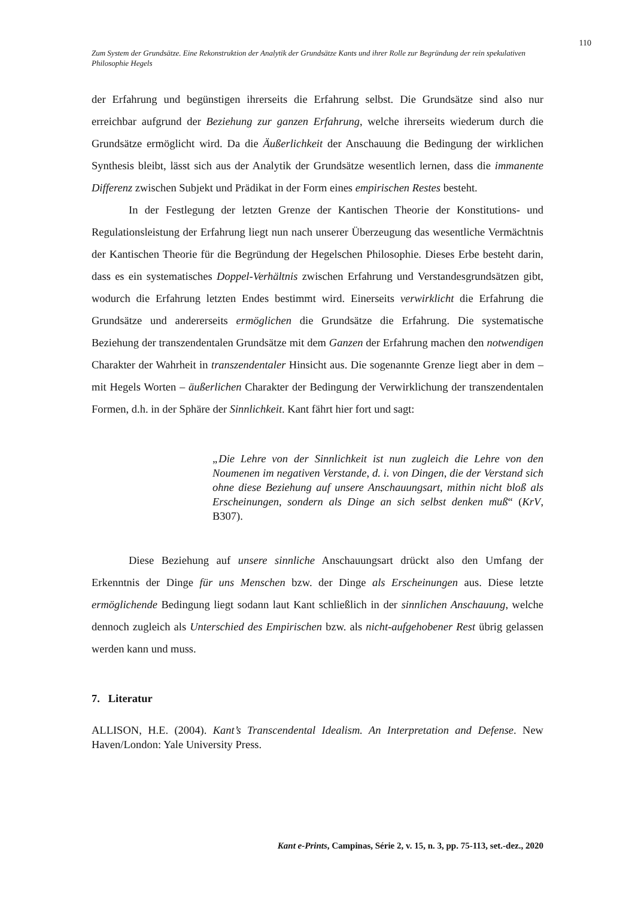110
Zum System der Grundsätze. Eine Rekonstruktion der Analytik der Grundsätze Kants und ihrer Rolle zur Begründung der rein spekulativen Philosophie Hegels
der Erfahrung und begünstigen ihrerseits die Erfahrung selbst. Die Grundsätze sind also nur erreichbar aufgrund der Beziehung zur ganzen Erfahrung, welche ihrerseits wiederum durch die Grundsätze ermöglicht wird. Da die Äußerlichkeit der Anschauung die Bedingung der wirklichen Synthesis bleibt, lässt sich aus der Analytik der Grundsätze wesentlich lernen, dass die immanente Differenz zwischen Subjekt und Prädikat in der Form eines empirischen Restes besteht.
In der Festlegung der letzten Grenze der Kantischen Theorie der Konstitutions- und Regulationsleistung der Erfahrung liegt nun nach unserer Überzeugung das wesentliche Vermächtnis der Kantischen Theorie für die Begründung der Hegelschen Philosophie. Dieses Erbe besteht darin, dass es ein systematisches Doppel-Verhältnis zwischen Erfahrung und Verstandesgrundsätzen gibt, wodurch die Erfahrung letzten Endes bestimmt wird. Einerseits verwirklicht die Erfahrung die Grundsätze und andererseits ermöglichen die Grundsätze die Erfahrung. Die systematische Beziehung der transzendentalen Grundsätze mit dem Ganzen der Erfahrung machen den notwendigen Charakter der Wahrheit in transzendentaler Hinsicht aus. Die sogenannte Grenze liegt aber in dem – mit Hegels Worten – äußerlichen Charakter der Bedingung der Verwirklichung der transzendentalen Formen, d.h. in der Sphäre der Sinnlichkeit. Kant fährt hier fort und sagt:
„Die Lehre von der Sinnlichkeit ist nun zugleich die Lehre von den Noumenen im negativen Verstande, d. i. von Dingen, die der Verstand sich ohne diese Beziehung auf unsere Anschauungsart, mithin nicht bloß als Erscheinungen, sondern als Dinge an sich selbst denken muß“ (KrV, B307).
Diese Beziehung auf unsere sinnliche Anschauungsart drückt also den Umfang der Erkenntnis der Dinge für uns Menschen bzw. der Dinge als Erscheinungen aus. Diese letzte ermöglichende Bedingung liegt sodann laut Kant schließlich in der sinnlichen Anschauung, welche dennoch zugleich als Unterschied des Empirischen bzw. als nicht-aufgehobener Rest übrig gelassen werden kann und muss.
7. Literatur
ALLISON, H.E. (2004). Kant’s Transcendental Idealism. An Interpretation and Defense. New Haven/London: Yale University Press.
Kant e-Prints, Campinas, Série 2, v. 15, n. 3, pp. 75-113, set.-dez., 2020